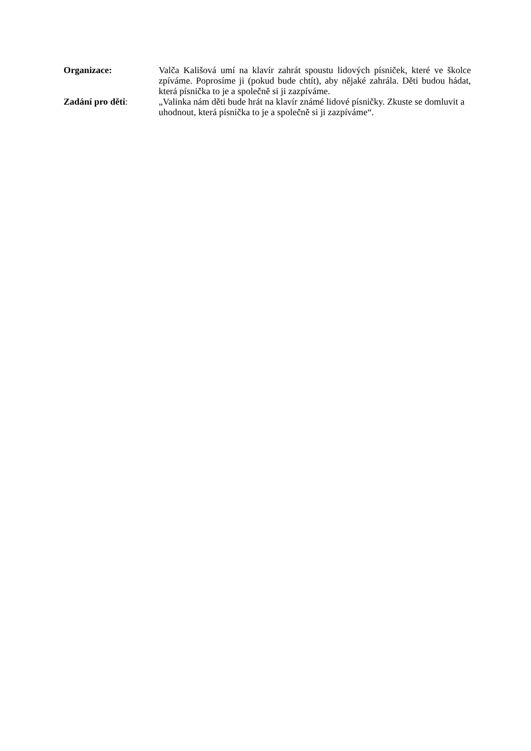Organizace: Valča Kališová umí na klavír zahrát spoustu lidových písniček, které ve školce zpíváme. Poprosíme ji (pokud bude chtít), aby nějaké zahrála. Děti budou hádat, která písnička to je a společně si ji zazpíváme.
Zadání pro děti: „Valinka nám děti bude hrát na klavír známé lidové písničky. Zkuste se domluvit a uhodnout, která písnička to je a společně si ji zazpíváme“.